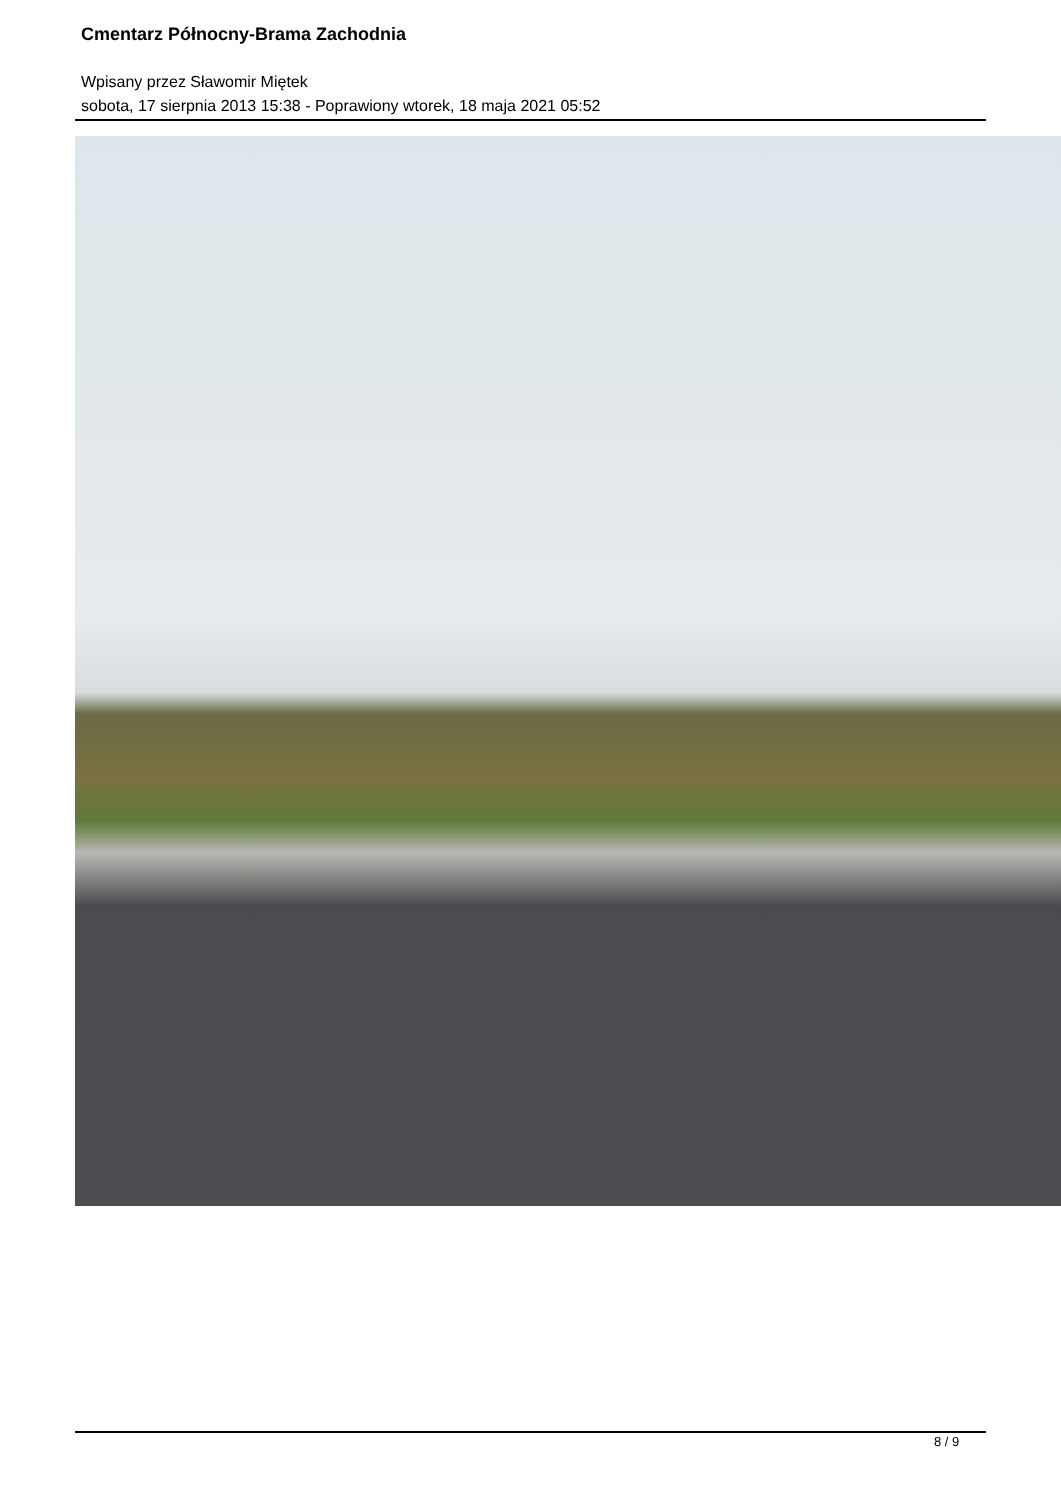Cmentarz Północny-Brama Zachodnia
Wpisany przez Sławomir Miętek
sobota, 17 sierpnia 2013 15:38 - Poprawiony wtorek, 18 maja 2021 05:52
8 / 9